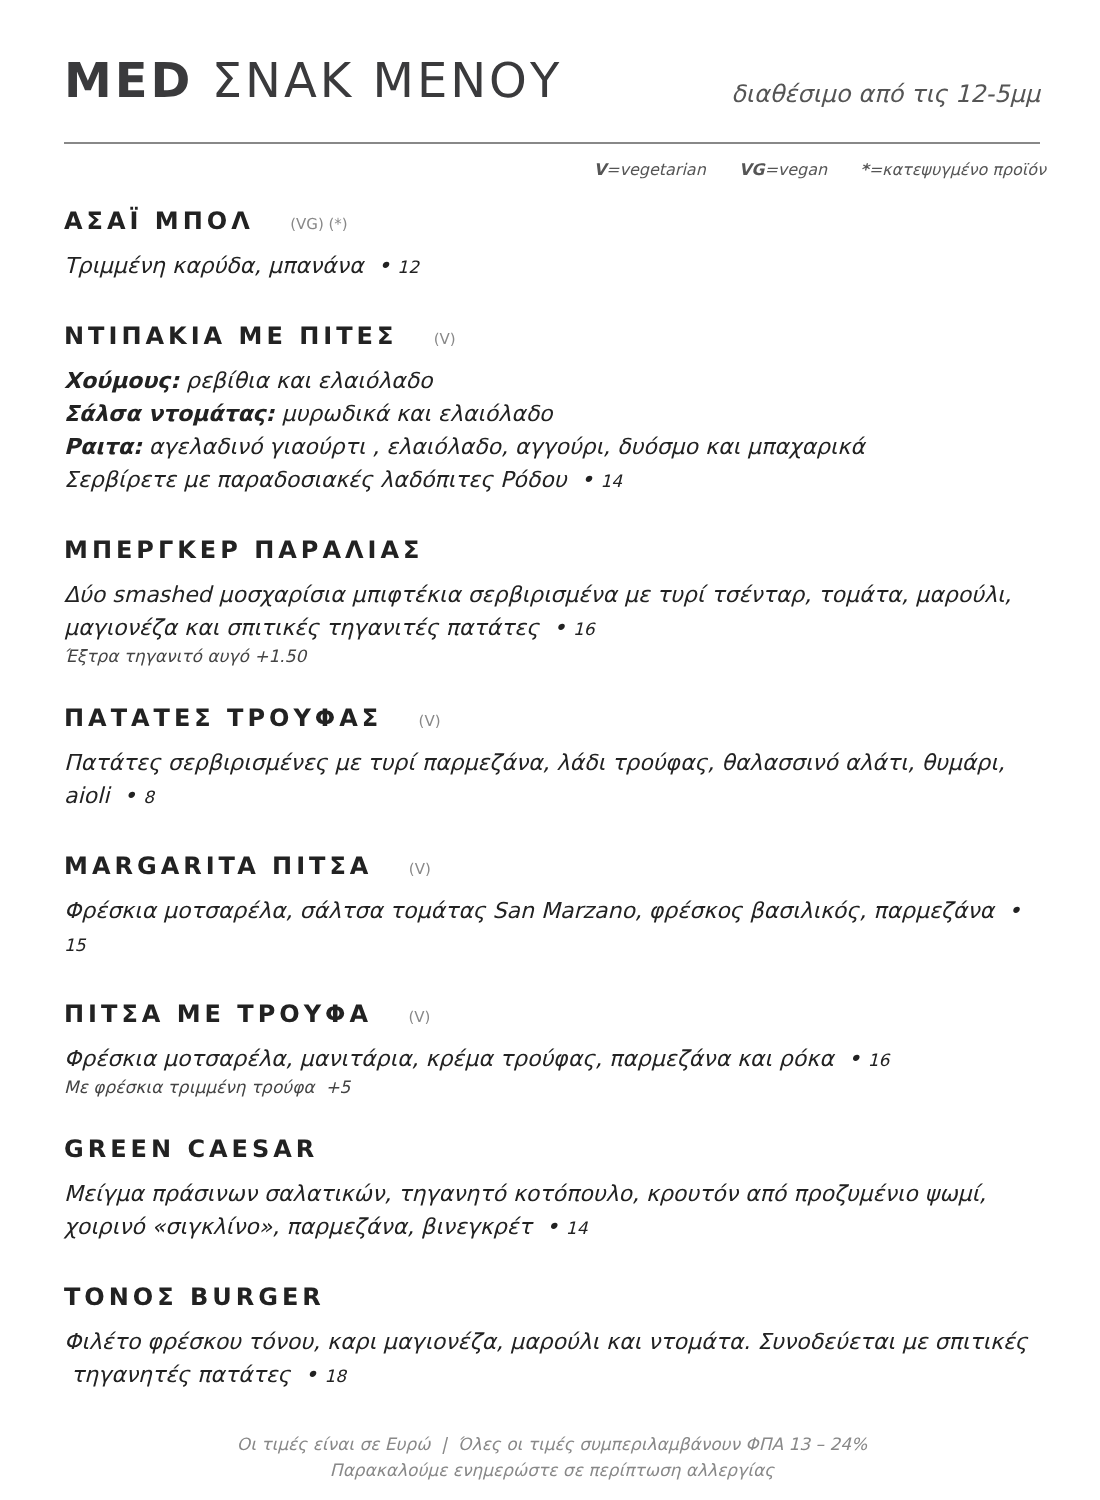MED ΣΝΑΚ ΜΕΝΟΥ
διαθέσιμο από τις 12-5μμ
V=vegetarian VG=vegan *=κατεψυγμένο προϊόν
ΑΣΑΪ ΜΠΟΛ (VG) (*)
Τριμμένη καρύδα, μπανάνα • 12
ΝΤΙΠΑΚΙΑ ΜΕ ΠΙΤΕΣ (V)
Χούμους: ρεβίθια και ελαιόλαδο
Σάλσα ντομάτας: μυρωδικά και ελαιόλαδο
Ραιτα: αγελαδινό γιαούρτι , ελαιόλαδο, αγγούρι, δυόσμο και μπαχαρικά
Σερβίρετε με παραδοσιακές λαδόπιτες Ρόδου • 14
ΜΠΕΡΓΚΕΡ ΠΑΡΑΛΙΑΣ
Δύο smashed μοσχαρίσια μπιφτέκια σερβιρισμένα με τυρί τσένταρ, τομάτα, μαρούλι, μαγιονέζα και σπιτικές τηγανιτές πατάτες • 16
Έξτρα τηγανιτό αυγό +1.50
ΠΑΤΑΤΕΣ ΤΡΟΥΦΑΣ (V)
Πατάτες σερβιρισμένες με τυρί παρμεζάνα, λάδι τρούφας, θαλασσινό αλάτι, θυμάρι, aioli • 8
MARGARITA ΠΙΤΣΑ (V)
Φρέσκια μοτσαρέλα, σάλτσα τομάτας San Marzano, φρέσκος βασιλικός, παρμεζάνα • 15
ΠΙΤΣΑ ΜΕ ΤΡΟΥΦΑ (V)
Φρέσκια μοτσαρέλα, μανιτάρια, κρέμα τρούφας, παρμεζάνα και ρόκα • 16
Με φρέσκια τριμμένη τρούφα +5
GREEN CAESAR
Μείγμα πράσινων σαλατικών, τηγανητό κοτόπουλο, κρουτόν από προζυμένιο ψωμί, χοιρινό «σιγκλίνο», παρμεζάνα, βινεγκρέτ • 14
ΤΟΝΟΣ BURGER
Φιλέτο φρέσκου τόνου, καρι μαγιονέζα, μαρούλι και ντομάτα. Συνοδεύεται με σπιτικές τηγανητές πατάτες • 18
Οι τιμές είναι σε Ευρώ | Όλες οι τιμές συμπεριλαμβάνουν ΦΠΑ 13 – 24%
Παρακαλούμε ενημερώστε σε περίπτωση αλλεργίας